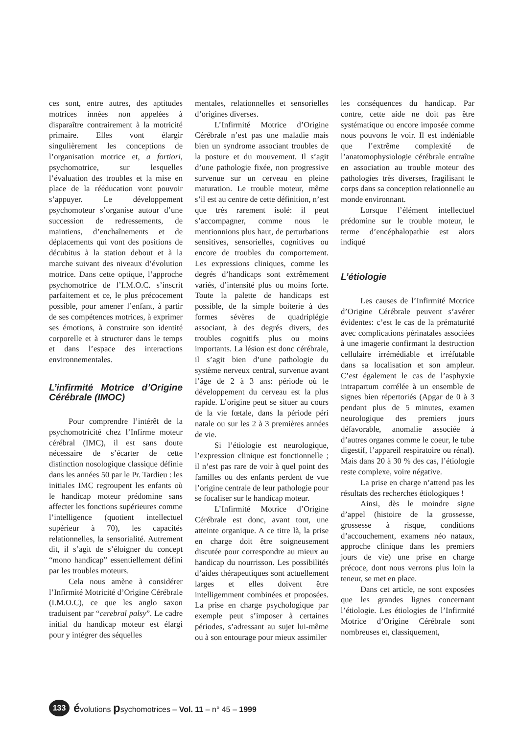ces sont, entre autres, des aptitudes motrices innées non appelées à disparaître contrairement à la motricité primaire. Elles vont élargir singulièrement les conceptions de l’organisation motrice et, a fortiori, psychomotrice, sur lesquelles l’évaluation des troubles et la mise en place de la rééducation vont pouvoir s’appuyer. Le développement psychomoteur s’organise autour d’une succession de redressements, de maintiens, d’enchaînements et de déplacements qui vont des positions de décubitus à la station debout et à la marche suivant des niveaux d’évolution motrice. Dans cette optique, l’approche psychomotrice de l’I.M.O.C. s’inscrit parfaitement et ce, le plus précocement possible, pour amener l’enfant, à partir de ses compétences motrices, à exprimer ses émotions, à construire son identité corporelle et à structurer dans le temps et dans l’espace des interactions environnementales.
L’infirmité Motrice d’Origine Cérébrale (IMOC)
Pour comprendre l’intérêt de la psychomotricité chez l’Infirme moteur cérébral (IMC), il est sans doute nécessaire de s’écarter de cette distinction nosologique classique définie dans les années 50 par le Pr. Tardieu : les initiales IMC regroupent les enfants où le handicap moteur prédomine sans affecter les fonctions supérieures comme l’intelligence (quotient intellectuel supérieur à 70), les capacités relationnelles, la sensorialité. Autrement dit, il s’agit de s’éloigner du concept “mono handicap” essentiellement défini par les troubles moteurs.
Cela nous amène à considérer l’Infirmité Motricité d’Origine Cérébrale (I.M.O.C), ce que les anglo saxon traduisent par “cerebral palsy”. Le cadre initial du handicap moteur est élargi pour y intégrer des séquelles
mentales, relationnelles et sensorielles d’origines diverses.
L’Infirmité Motrice d’Origine Cérébrale n’est pas une maladie mais bien un syndrome associant troubles de la posture et du mouvement. Il s’agit d’une pathologie fixée, non progressive survenue sur un cerveau en pleine maturation. Le trouble moteur, même s’il est au centre de cette définition, n’est que très rarement isolé: il peut s’accompagner, comme nous le mentionnions plus haut, de perturbations sensitives, sensorielles, cognitives ou encore de troubles du comportement. Les expressions cliniques, comme les degrés d’handicaps sont extrêmement variés, d’intensité plus ou moins forte. Toute la palette de handicaps est possible, de la simple boiterie à des formes sévères de quadriplégie associant, à des degrés divers, des troubles cognitifs plus ou moins importants. La lésion est donc cérébrale, il s’agit bien d’une pathologie du système nerveux central, survenue avant l’âge de 2 à 3 ans: période où le développement du cerveau est la plus rapide. L’origine peut se situer au cours de la vie fœtale, dans la période péri natale ou sur les 2 à 3 premières années de vie.
Si l’étiologie est neurologique, l’expression clinique est fonctionnelle ; il n’est pas rare de voir à quel point des familles ou des enfants perdent de vue l’origine centrale de leur pathologie pour se focaliser sur le handicap moteur.
L’Infirmité Motrice d’Origine Cérébrale est donc, avant tout, une atteinte organique. A ce titre là, la prise en charge doit être soigneusement discutée pour correspondre au mieux au handicap du nourrisson. Les possibilités d’aides thérapeutiques sont actuellement larges et elles doivent être intelligemment combinées et proposées. La prise en charge psychologique par exemple peut s’imposer à certaines périodes, s’adressant au sujet lui-même ou à son entourage pour mieux assimiler
les conséquences du handicap. Par contre, cette aide ne doit pas être systématique ou encore imposée comme nous pouvons le voir. Il est indéniable que l’extrême complexité de l’anatomophysiologie cérébrale entraîne en association au trouble moteur des pathologies très diverses, fragilisant le corps dans sa conception relationnelle au monde environnant.
Lorsque l’élément intellectuel prédomine sur le trouble moteur, le terme d’encéphalopathie est alors indiqué
L’étiologie
Les causes de l’Infirmité Motrice d’Origine Cérébrale peuvent s’avérer évidentes: c’est le cas de la prématurité avec complications périnatales associées à une imagerie confirmant la destruction cellulaire irrémédiable et irréfutable dans sa localisation et son ampleur. C’est également le cas de l’asphyxie intrapartum corrélée à un ensemble de signes bien répertoriés (Apgar de 0 à 3 pendant plus de 5 minutes, examen neurologique des premiers jours défavorable, anomalie associée à d’autres organes comme le coeur, le tube digestif, l’appareil respiratoire ou rénal). Mais dans 20 à 30 % des cas, l’étiologie reste complexe, voire négative.
La prise en charge n’attend pas les résultats des recherches étiologiques !
Ainsi, dès le moindre signe d’appel (histoire de la grossesse, grossesse à risque, conditions d’accouchement, examens néo nataux, approche clinique dans les premiers jours de vie) une prise en charge précoce, dont nous verrons plus loin la teneur, se met en place.
Dans cet article, ne sont exposées que les grandes lignes concernant l’étiologie. Les étiologies de l’Infirmité Motrice d’Origine Cérébrale sont nombreuses et, classiquement,
133 évolutions psychomotrices – Vol. 11 – n° 45 – 1999